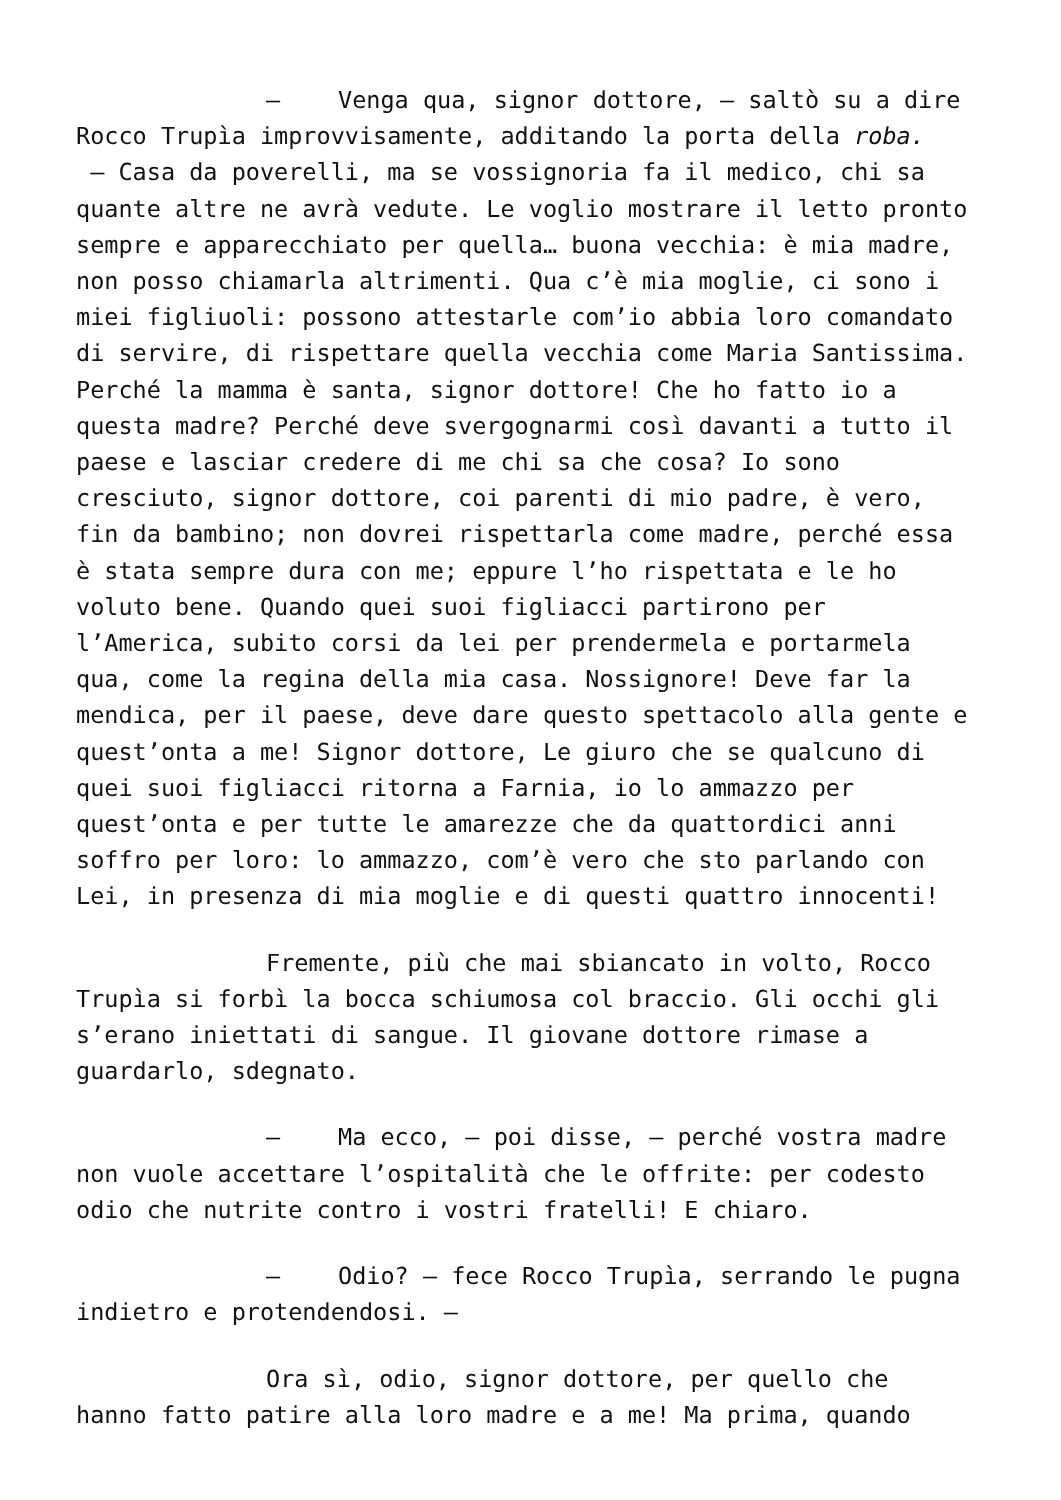– Venga qua, signor dottore, – saltò su a dire Rocco Trupìa improvvisamente, additando la porta della roba.
– Casa da poverelli, ma se vossignoria fa il medico, chi sa quante altre ne avrà vedute. Le voglio mostrare il letto pronto sempre e apparecchiato per quella… buona vecchia: è mia madre, non posso chiamarla altrimenti. Qua c’è mia moglie, ci sono i miei figliuoli: possono attestarle com’io abbia loro comandato di servire, di rispettare quella vecchia come Maria Santissima. Perché la mamma è santa, signor dottore! Che ho fatto io a questa madre? Perché deve svergognarmi così davanti a tutto il paese e lasciar credere di me chi sa che cosa? Io sono cresciuto, signor dottore, coi parenti di mio padre, è vero, fin da bambino; non dovrei rispettarla come madre, perché essa è stata sempre dura con me; eppure l’ho rispettata e le ho voluto bene. Quando quei suoi figliacci partirono per l’America, subito corsi da lei per prendermela e portarmela qua, come la regina della mia casa. Nossignore! Deve far la mendica, per il paese, deve dare questo spettacolo alla gente e quest’onta a me! Signor dottore, Le giuro che se qualcuno di quei suoi figliacci ritorna a Farnia, io lo ammazzo per quest’onta e per tutte le amarezze che da quattordici anni soffro per loro: lo ammazzo, com’è vero che sto parlando con Lei, in presenza di mia moglie e di questi quattro innocenti!
Fremente, più che mai sbiancato in volto, Rocco Trupìa si forbì la bocca schiumosa col braccio. Gli occhi gli s’erano iniettati di sangue. Il giovane dottore rimase a guardarlo, sdegnato.
– Ma ecco, – poi disse, – perché vostra madre non vuole accettare l’ospitalità che le offrite: per codesto odio che nutrite contro i vostri fratelli! E chiaro.
– Odio? – fece Rocco Trupìa, serrando le pugna indietro e protendendosi. –
Ora sì, odio, signor dottore, per quello che hanno fatto patire alla loro madre e a me! Ma prima, quando